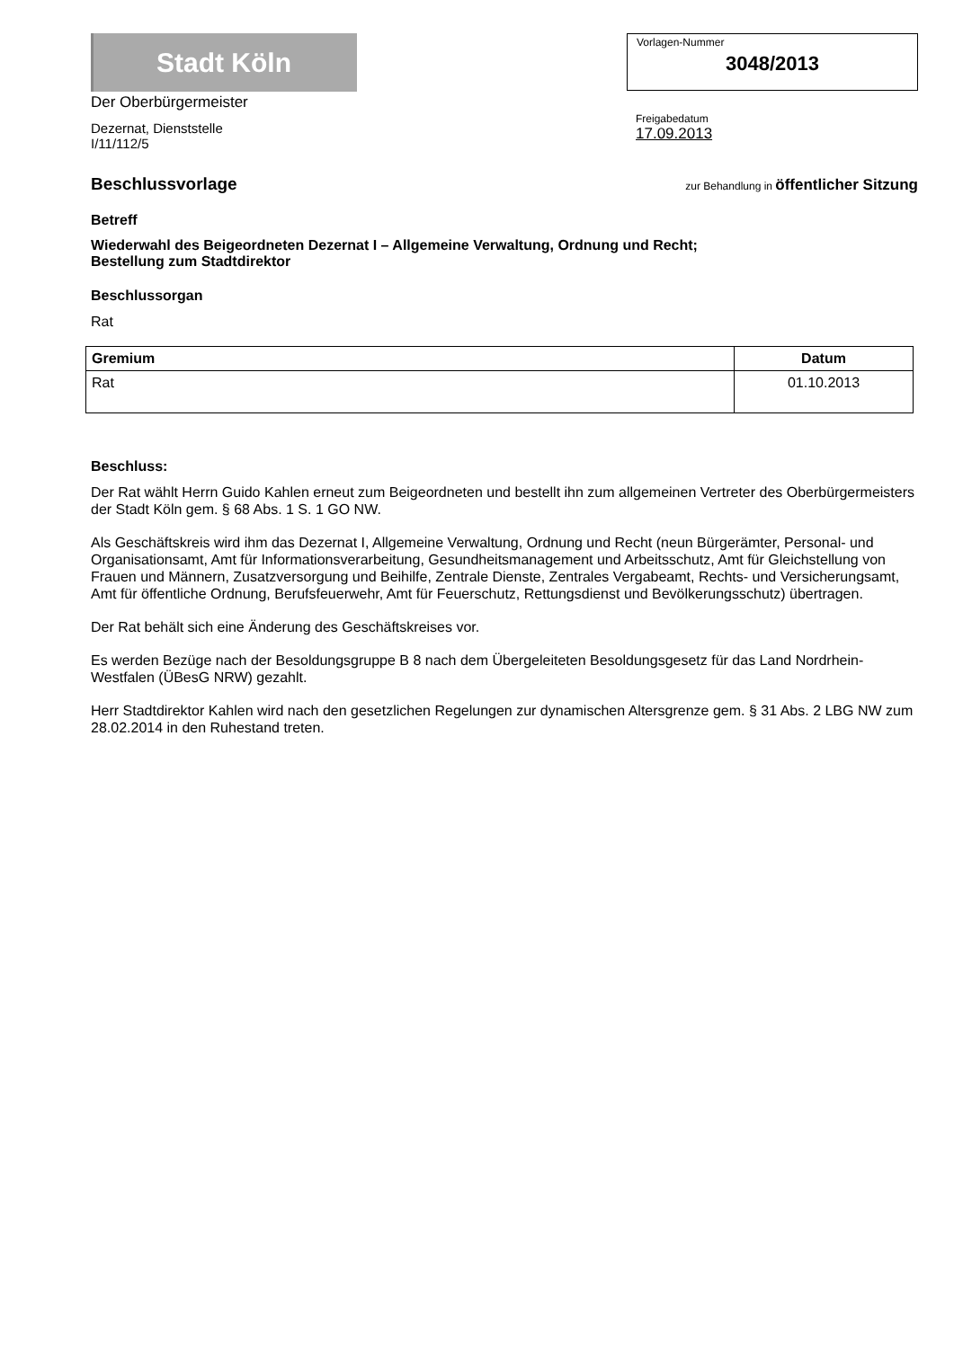Stadt Köln
Der Oberbürgermeister
Dezernat, Dienststelle
I/11/112/5
Vorlagen-Nummer
3048/2013
Freigabedatum
17.09.2013
Beschlussvorlage
zur Behandlung in öffentlicher Sitzung
Betreff
Wiederwahl des Beigeordneten Dezernat I – Allgemeine Verwaltung, Ordnung und Recht;
Bestellung zum Stadtdirektor
Beschlussorgan
Rat
| Gremium | Datum |
| --- | --- |
| Rat | 01.10.2013 |
Beschluss:
Der Rat wählt Herrn Guido Kahlen erneut zum Beigeordneten und bestellt ihn zum allgemeinen Vertreter des Oberbürgermeisters der Stadt Köln gem. § 68 Abs. 1 S. 1 GO NW.
Als Geschäftskreis wird ihm das Dezernat I, Allgemeine Verwaltung, Ordnung und Recht (neun Bürgerämter, Personal- und Organisationsamt, Amt für Informationsverarbeitung, Gesundheitsmanagement und Arbeitsschutz, Amt für Gleichstellung von Frauen und Männern, Zusatzversorgung und Beihilfe, Zentrale Dienste, Zentrales Vergabeamt, Rechts- und Versicherungsamt, Amt für öffentliche Ordnung, Berufsfeuerwehr, Amt für Feuerschutz, Rettungsdienst und Bevölkerungsschutz) übertragen.
Der Rat behält sich eine Änderung des Geschäftskreises vor.
Es werden Bezüge nach der Besoldungsgruppe B 8 nach dem Übergeleiteten Besoldungsgesetz für das Land Nordrhein-Westfalen (ÜBesG NRW) gezahlt.
Herr Stadtdirektor Kahlen wird nach den gesetzlichen Regelungen zur dynamischen Altersgrenze gem. § 31 Abs. 2 LBG NW zum 28.02.2014 in den Ruhestand treten.